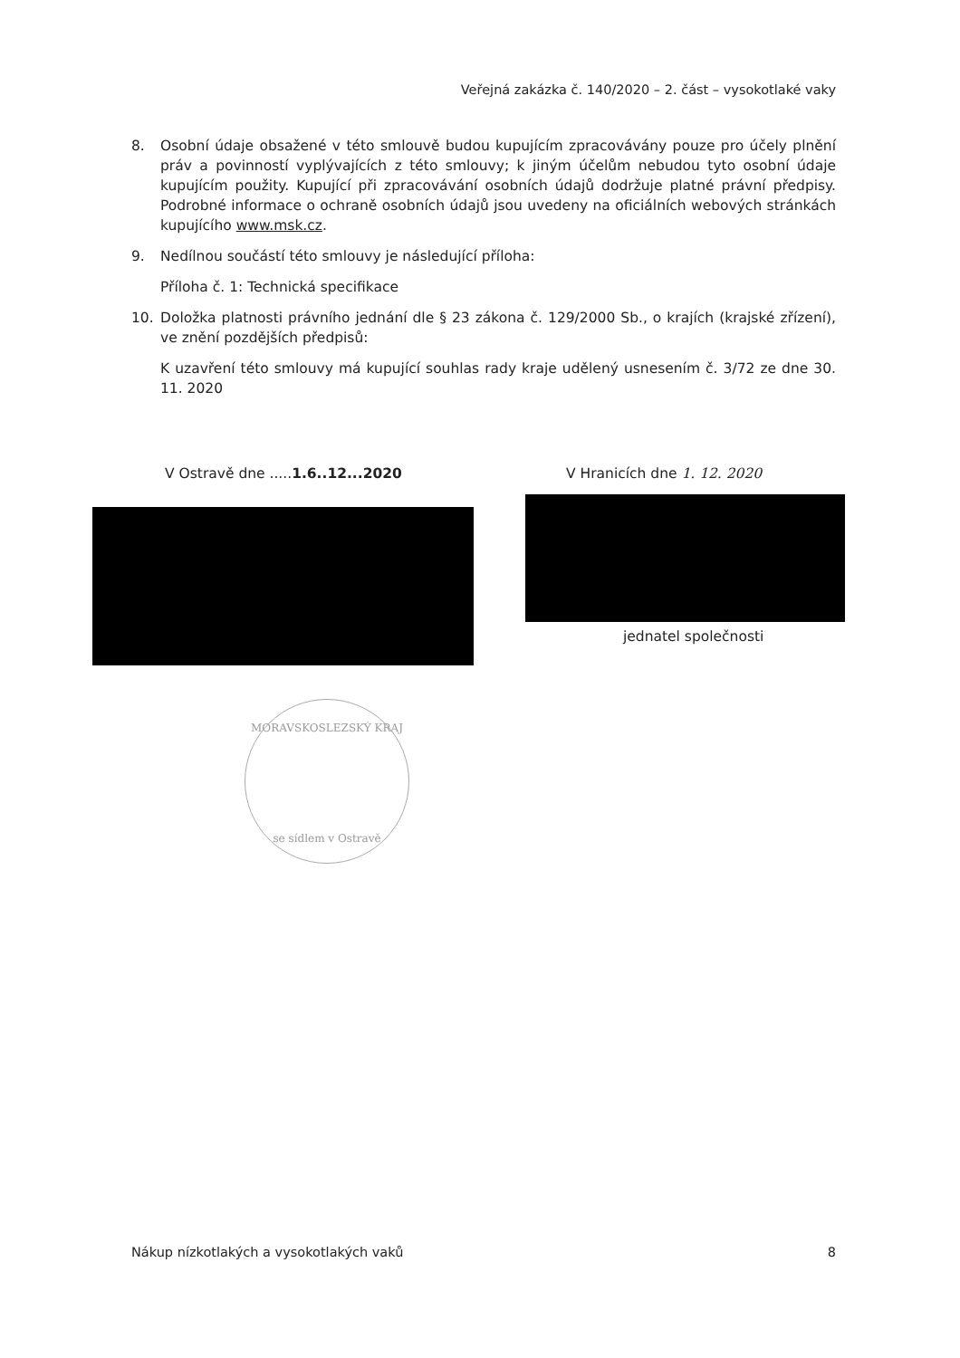Veřejná zakázka č. 140/2020 – 2. část – vysokotlaké vaky
8. Osobní údaje obsažené v této smlouvě budou kupujícím zpracovávány pouze pro účely plnění práv a povinností vyplývajících z této smlouvy; k jiným účelům nebudou tyto osobní údaje kupujícím použity. Kupující při zpracovávání osobních údajů dodržuje platné právní předpisy. Podrobné informace o ochraně osobních údajů jsou uvedeny na oficiálních webových stránkách kupujícího www.msk.cz.
9. Nedílnou součástí této smlouvy je následující příloha:
Příloha č. 1: Technická specifikace
10. Doložka platnosti právního jednání dle § 23 zákona č. 129/2000 Sb., o krajích (krajské zřízení), ve znění pozdějších předpisů:
K uzavření této smlouvy má kupující souhlas rady kraje udělený usnesením č. 3/72 ze dne 30. 11. 2020
V Ostravě dne .....1.6..12...2020
V Hranicích dne 1. 12. 2020
jednatel společnosti
MORAVSKOSLEZSKÝ KRAJ
se sídlem v Ostravě
Nákup nízkotlakých a vysokotlakých vaků 8